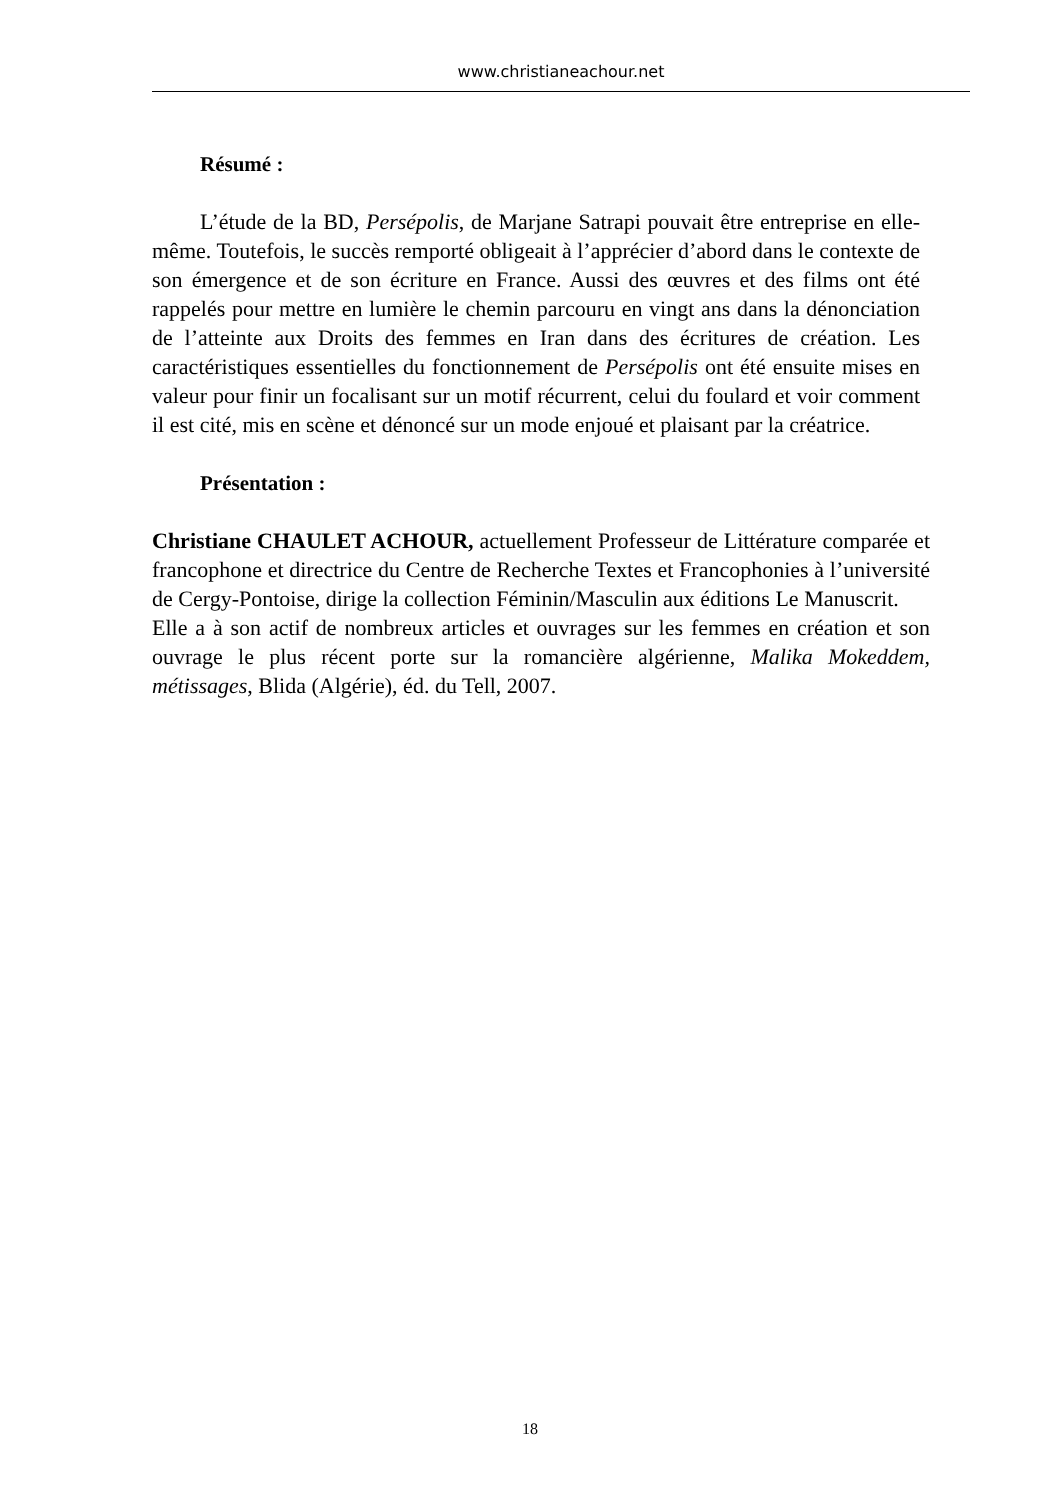www.christianeachour.net
Résumé :
L’étude de la BD, Persépolis, de Marjane Satrapi pouvait être entreprise en elle-même. Toutefois, le succès remporté obligeait à l’apprécier d’abord dans le contexte de son émergence et de son écriture en France. Aussi des œuvres et des films ont été rappelés pour mettre en lumière le chemin parcouru en vingt ans dans la dénonciation de l’atteinte aux Droits des femmes en Iran dans des écritures de création. Les caractéristiques essentielles du fonctionnement de Persépolis ont été ensuite mises en valeur pour finir un focalisant sur un motif récurrent, celui du foulard et voir comment il est cité, mis en scène et dénoncé sur un mode enjoué et plaisant par la créatrice.
Présentation :
Christiane CHAULET ACHOUR, actuellement Professeur de Littérature comparée et francophone et directrice du Centre de Recherche Textes et Francophonies à l’université de Cergy-Pontoise, dirige la collection Féminin/Masculin aux éditions Le Manuscrit.
Elle a à son actif de nombreux articles et ouvrages sur les femmes en création et son ouvrage le plus récent porte sur la romancière algérienne, Malika Mokeddem, métissages, Blida (Algérie), éd. du Tell, 2007.
18